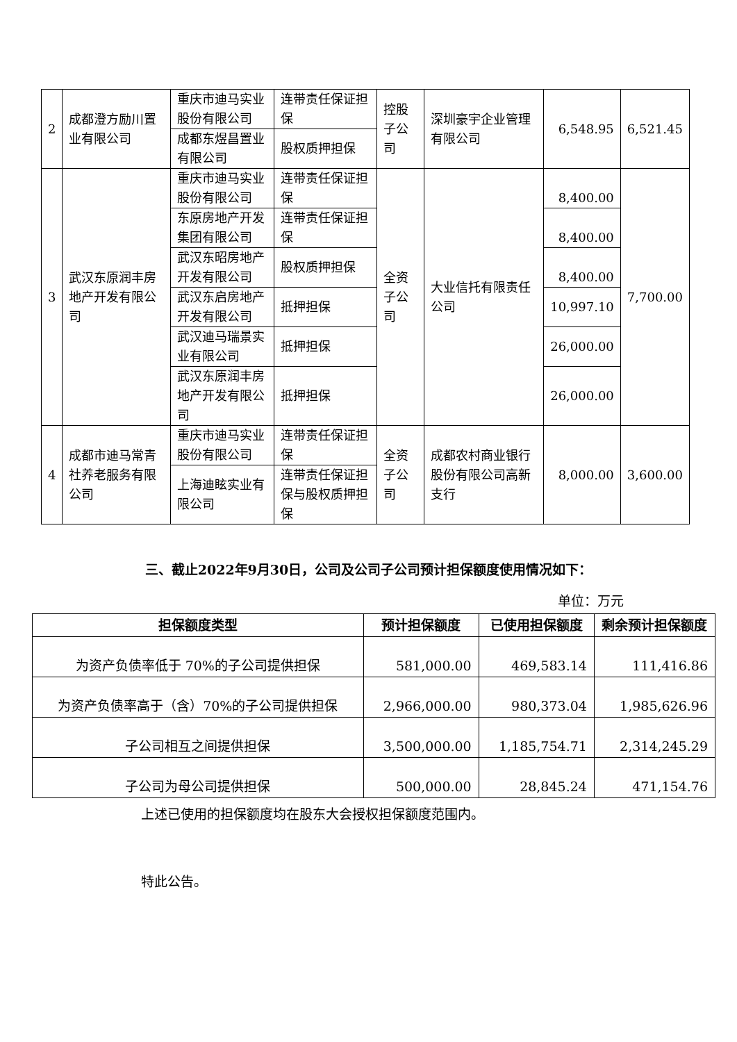| 2 | 成都澄方励川置业有限公司 | 重庆市迪马实业股份有限公司 | 连带责任保证担保 | 控股子公司 | 深圳豪宇企业管理有限公司 | 6,548.95 | 6,521.45 |
| | | 成都东煜昌置业有限公司 | 股权质押担保 | | | | |
| 3 | 武汉东原润丰房地产开发有限公司 | 重庆市迪马实业股份有限公司 | 连带责任保证担保 | 全资子公司 | 大业信托有限责任公司 | 8,400.00 | 7,700.00 |
| | | 东原房地产开发集团有限公司 | 连带责任保证担保 | | | 8,400.00 | |
| | | 武汉东昭房地产开发有限公司 | 股权质押担保 | | | 8,400.00 | |
| | | 武汉东启房地产开发有限公司 | 抵押担保 | | | 10,997.10 | |
| | | 武汉迪马瑞景实业有限公司 | 抵押担保 | | | 26,000.00 | |
| | | 武汉东原润丰房地产开发有限公司 | 抵押担保 | | | 26,000.00 | |
| 4 | 成都市迪马常青社养老服务有限公司 | 重庆市迪马实业股份有限公司 | 连带责任保证担保 | 全资子公司 | 成都农村商业银行股份有限公司高新支行 | 8,000.00 | 3,600.00 |
| | | 上海迪眩实业有限公司 | 连带责任保证担保与股权质押担保 | | | | |
三、截止2022年9月30日，公司及公司子公司预计担保额度使用情况如下：
单位：万元
| 担保额度类型 | 预计担保额度 | 已使用担保额度 | 剩余预计担保额度 |
| --- | --- | --- | --- |
| 为资产负债率低于 70%的子公司提供担保 | 581,000.00 | 469,583.14 | 111,416.86 |
| 为资产负债率高于（含）70%的子公司提供担保 | 2,966,000.00 | 980,373.04 | 1,985,626.96 |
| 子公司相互之间提供担保 | 3,500,000.00 | 1,185,754.71 | 2,314,245.29 |
| 子公司为母公司提供担保 | 500,000.00 | 28,845.24 | 471,154.76 |
上述已使用的担保额度均在股东大会授权担保额度范围内。
特此公告。